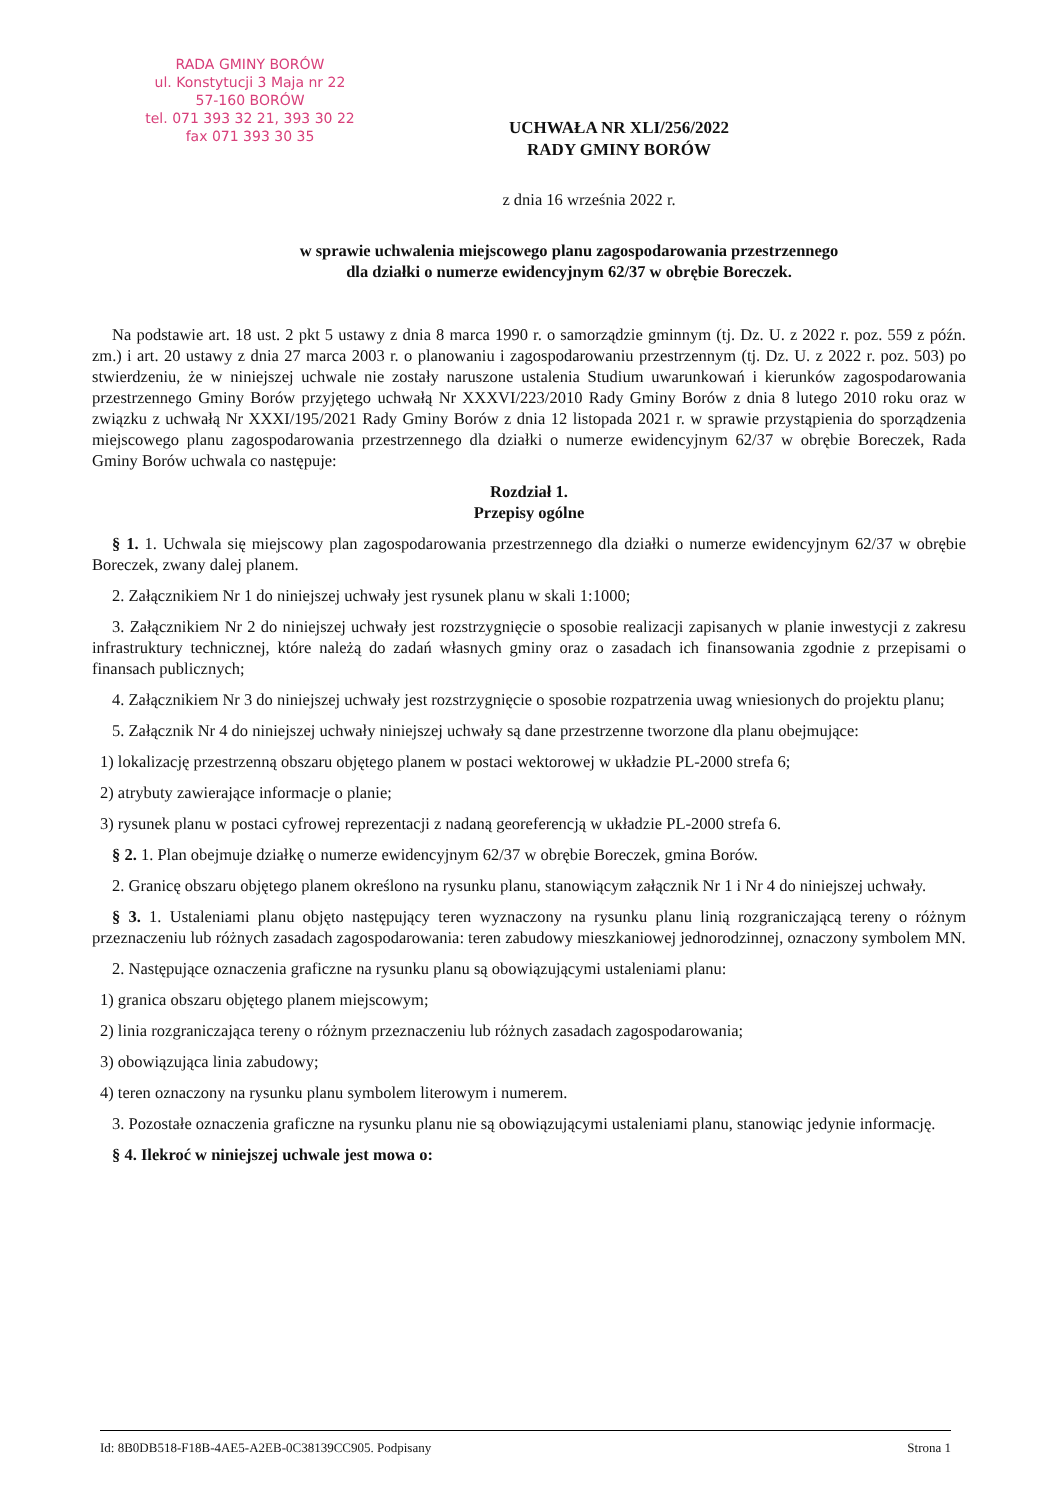RADA GMINY BORÓW
ul. Konstytucji 3 Maja nr 22
57-160 BORÓW
tel. 071 393 32 21, 393 30 22
fax 071 393 30 35
UCHWAŁA NR XLI/256/2022
RADY GMINY BORÓW
z dnia 16 września 2022 r.
w sprawie uchwalenia miejscowego planu zagospodarowania przestrzennego
dla działki o numerze ewidencyjnym 62/37 w obrębie Boreczek.
Na podstawie art. 18 ust. 2 pkt 5 ustawy z dnia 8 marca 1990 r. o samorządzie gminnym (tj. Dz. U. z 2022 r. poz. 559 z późn. zm.) i art. 20 ustawy z dnia 27 marca 2003 r. o planowaniu i zagospodarowaniu przestrzennym (tj. Dz. U. z 2022 r. poz. 503) po stwierdzeniu, że w niniejszej uchwale nie zostały naruszone ustalenia Studium uwarunkowań i kierunków zagospodarowania przestrzennego Gminy Borów przyjętego uchwałą Nr XXXVI/223/2010 Rady Gminy Borów z dnia 8 lutego 2010 roku oraz w związku z uchwałą Nr XXXI/195/2021 Rady Gminy Borów z dnia 12 listopada 2021 r. w sprawie przystąpienia do sporządzenia miejscowego planu zagospodarowania przestrzennego dla działki o numerze ewidencyjnym 62/37 w obrębie Boreczek, Rada Gminy Borów uchwala co następuje:
Rozdział 1.
Przepisy ogólne
§ 1. 1. Uchwala się miejscowy plan zagospodarowania przestrzennego dla działki o numerze ewidencyjnym 62/37 w obrębie Boreczek, zwany dalej planem.
2. Załącznikiem Nr 1 do niniejszej uchwały jest rysunek planu w skali 1:1000;
3. Załącznikiem Nr 2 do niniejszej uchwały jest rozstrzygnięcie o sposobie realizacji zapisanych w planie inwestycji z zakresu infrastruktury technicznej, które należą do zadań własnych gminy oraz o zasadach ich finansowania zgodnie z przepisami o finansach publicznych;
4. Załącznikiem Nr 3 do niniejszej uchwały jest rozstrzygnięcie o sposobie rozpatrzenia uwag wniesionych do projektu planu;
5. Załącznik Nr 4 do niniejszej uchwały niniejszej uchwały są dane przestrzenne tworzone dla planu obejmujące:
1) lokalizację przestrzenną obszaru objętego planem w postaci wektorowej w układzie PL-2000 strefa 6;
2) atrybuty zawierające informacje o planie;
3) rysunek planu w postaci cyfrowej reprezentacji z nadaną georeferencją w układzie PL-2000 strefa 6.
§ 2. 1. Plan obejmuje działkę o numerze ewidencyjnym 62/37 w obrębie Boreczek, gmina Borów.
2. Granicę obszaru objętego planem określono na rysunku planu, stanowiącym załącznik Nr 1 i Nr 4 do niniejszej uchwały.
§ 3. 1. Ustaleniami planu objęto następujący teren wyznaczony na rysunku planu linią rozgraniczającą tereny o różnym przeznaczeniu lub różnych zasadach zagospodarowania: teren zabudowy mieszkaniowej jednorodzinnej, oznaczony symbolem MN.
2. Następujące oznaczenia graficzne na rysunku planu są obowiązującymi ustaleniami planu:
1) granica obszaru objętego planem miejscowym;
2) linia rozgraniczająca tereny o różnym przeznaczeniu lub różnych zasadach zagospodarowania;
3) obowiązująca linia zabudowy;
4) teren oznaczony na rysunku planu symbolem literowym i numerem.
3. Pozostałe oznaczenia graficzne na rysunku planu nie są obowiązującymi ustaleniami planu, stanowiąc jedynie informację.
§ 4. Ilekroć w niniejszej uchwale jest mowa o:
Id: 8B0DB518-F18B-4AE5-A2EB-0C38139CC905. Podpisany Strona 1